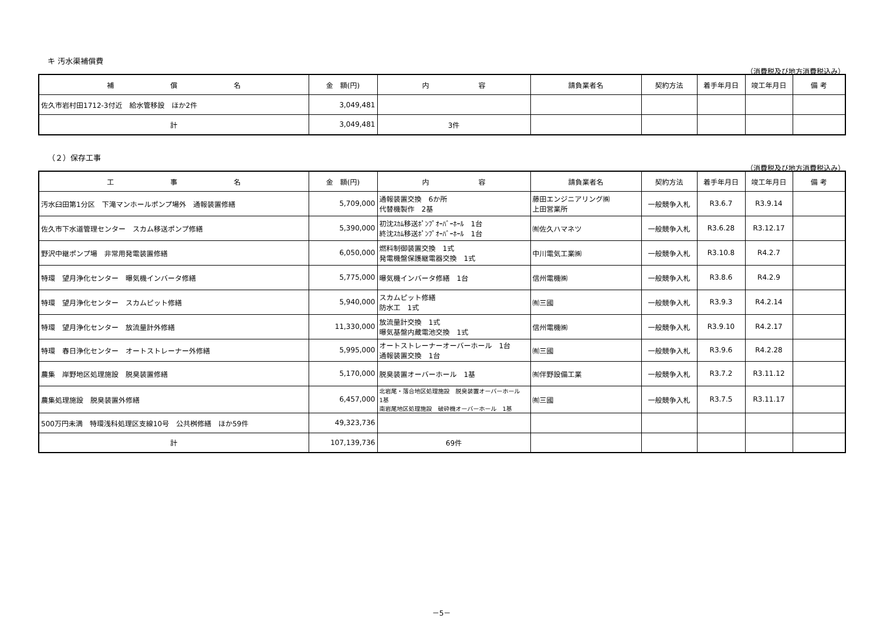キ 汚水渠補償費
（消費税及び地方消費税込み）
| 補 償 名 | 金 額(円) | 内 容 | 請負業者名 | 契約方法 | 着手年月日 | 竣工年月日 | 備 考 |
| --- | --- | --- | --- | --- | --- | --- | --- |
| 佐久市岩村田1712-3付近 給水管移設 ほか2件 | 3,049,481 | | | | | | |
| 計 | 3,049,481 | 3件 | | | | | |
（２）保存工事
（消費税及び地方消費税込み）
| 工 事 名 | 金 額(円) | 内 容 | 請負業者名 | 契約方法 | 着手年月日 | 竣工年月日 | 備 考 |
| --- | --- | --- | --- | --- | --- | --- | --- |
| 汚水臼田第1分区 下滝マンホールポンプ場外 通報装置修繕 | 5,709,000 | 通報装置交換 6か所 代替機製作 2基 | 藤田エンジニアリング㈱ 上田営業所 | 一般競争入札 | R3.6.7 | R3.9.14 | |
| 佐久市下水道管理センター スカム移送ポンプ修繕 | 5,390,000 | 初沈ｽｶﾑ移送ﾎﾟﾝﾌﾟｵｰﾊﾞｰﾎｰﾙ 1台 終沈ｽｶﾑ移送ﾎﾟﾝﾌﾟｵｰﾊﾞｰﾎｰﾙ 1台 | ㈲佐久ハマネツ | 一般競争入札 | R3.6.28 | R3.12.17 | |
| 野沢中継ポンプ場 非常用発電装置修繕 | 6,050,000 | 燃料制御装置交換 1式 発電機盤保護継電器交換 1式 | 中川電気工業㈱ | 一般競争入札 | R3.10.8 | R4.2.7 | |
| 特環 望月浄化センター 曝気機インバータ修繕 | 5,775,000 | 曝気機インバータ修繕 1台 | 信州電機㈱ | 一般競争入札 | R3.8.6 | R4.2.9 | |
| 特環 望月浄化センター スカムピット修繕 | 5,940,000 | スカムピット修繕 防水工 1式 | ㈲三國 | 一般競争入札 | R3.9.3 | R4.2.14 | |
| 特環 望月浄化センター 放流量計外修繕 | 11,330,000 | 放流量計交換 1式 曝気基盤内蔵電池交換 1式 | 信州電機㈱ | 一般競争入札 | R3.9.10 | R4.2.17 | |
| 特環 春日浄化センター オートストレーナー外修繕 | 5,995,000 | オートストレーナーオーバーホール 1台 通報装置交換 1台 | ㈲三國 | 一般競争入札 | R3.9.6 | R4.2.28 | |
| 農集 岸野地区処理施設 脱臭装置修繕 | 5,170,000 | 脱臭装置オーバーホール 1基 | ㈲伴野設備工業 | 一般競争入札 | R3.7.2 | R3.11.12 | |
| 農集処理施設 脱臭装置外修繕 | 6,457,000 | 北岩尾・落合地区処理施設 脱臭装置オーバーホール 1基 南岩尾地区処理施設 破砕機オーバーホール 1基 | ㈲三國 | 一般競争入札 | R3.7.5 | R3.11.17 | |
| 500万円未満 特環浅科処理区支線10号 公共桝修繕 ほか59件 | 49,323,736 | | | | | | |
| 計 | 107,139,736 | 69件 | | | | | |
－5－